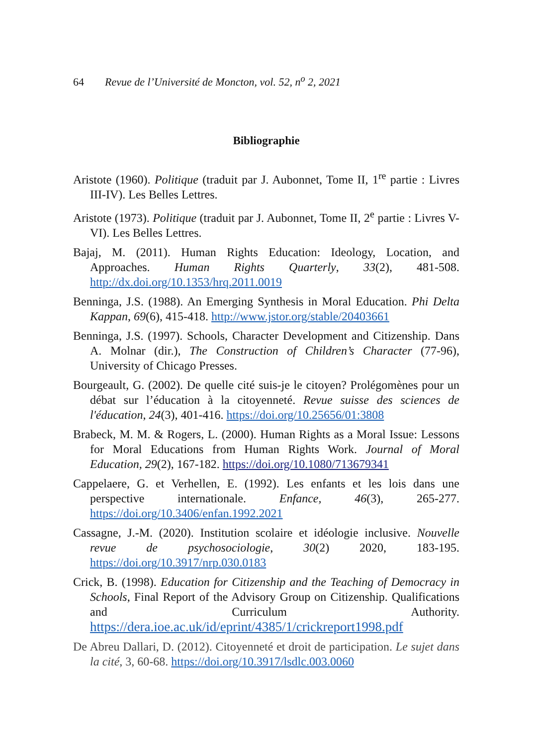64 Revue de l’Université de Moncton, vol. 52, n<sup>o</sup> 2, 2021
Bibliographie
Aristote (1960). Politique (traduit par J. Aubonnet, Tome II, 1<sup>re</sup> partie : Livres III-IV). Les Belles Lettres.
Aristote (1973). Politique (traduit par J. Aubonnet, Tome II, 2<sup>e</sup> partie : Livres V-VI). Les Belles Lettres.
Bajaj, M. (2011). Human Rights Education: Ideology, Location, and Approaches. Human Rights Quarterly, 33(2), 481-508. http://dx.doi.org/10.1353/hrq.2011.0019
Benninga, J.S. (1988). An Emerging Synthesis in Moral Education. Phi Delta Kappan, 69(6), 415-418. http://www.jstor.org/stable/20403661
Benninga, J.S. (1997). Schools, Character Development and Citizenship. Dans A. Molnar (dir.), The Construction of Children’s Character (77-96), University of Chicago Presses.
Bourgeault, G. (2002). De quelle cité suis-je le citoyen? Prolégomènes pour un débat sur l’éducation à la citoyenneté. Revue suisse des sciences de l'éducation, 24(3), 401-416. https://doi.org/10.25656/01:3808
Brabeck, M. M. & Rogers, L. (2000). Human Rights as a Moral Issue: Lessons for Moral Educations from Human Rights Work. Journal of Moral Education, 29(2), 167-182. https://doi.org/10.1080/713679341
Cappelaere, G. et Verhellen, E. (1992). Les enfants et les lois dans une perspective internationale. Enfance, 46(3), 265-277. https://doi.org/10.3406/enfan.1992.2021
Cassagne, J.-M. (2020). Institution scolaire et idéologie inclusive. Nouvelle revue de psychosociologie, 30(2) 2020, 183-195. https://doi.org/10.3917/nrp.030.0183
Crick, B. (1998). Education for Citizenship and the Teaching of Democracy in Schools, Final Report of the Advisory Group on Citizenship. Qualifications and Curriculum Authority. https://dera.ioe.ac.uk/id/eprint/4385/1/crickreport1998.pdf
De Abreu Dallari, D. (2012). Citoyenneté et droit de participation. Le sujet dans la cité, 3, 60-68. https://doi.org/10.3917/lsdlc.003.0060